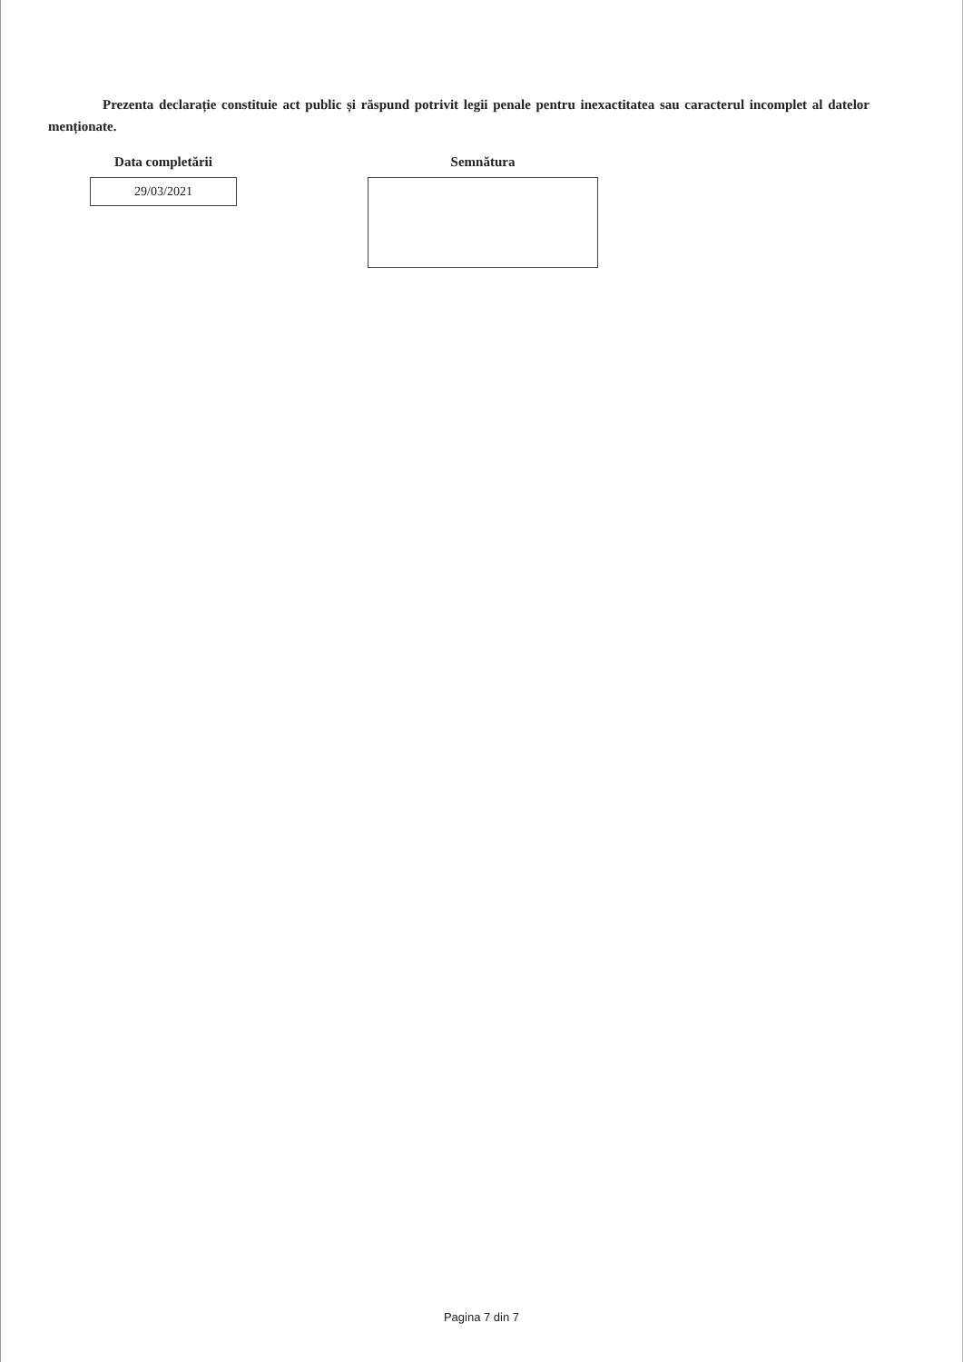Prezenta declarație constituie act public și răspund potrivit legii penale pentru inexactitatea sau caracterul incomplet al datelor menționate.
Data completării
29/03/2021
Semnătura
Pagina 7 din 7